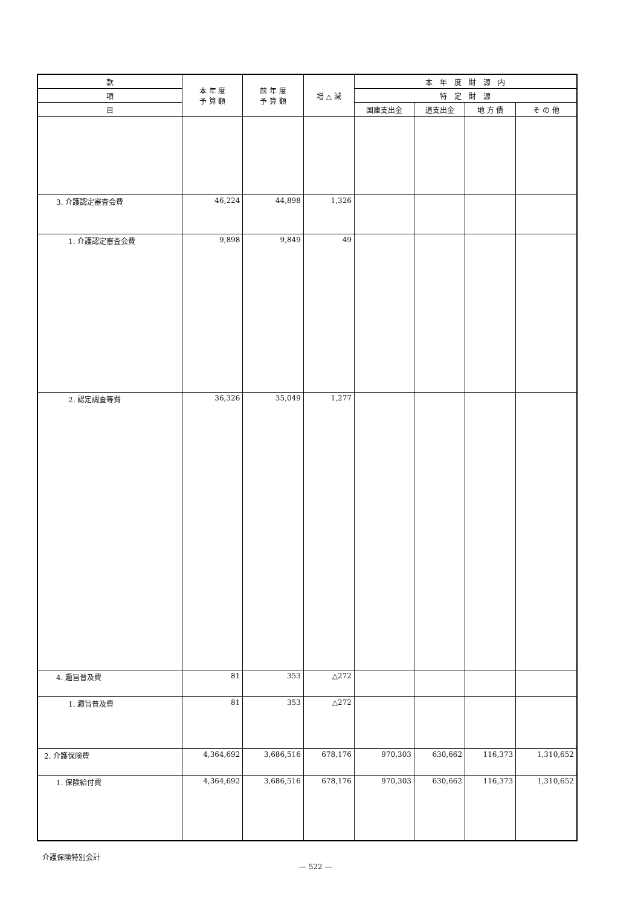| 款 | 本 年 度 予 算 額 | 前 年 度 予 算 額 | 増 △ 減 | 本 年 度 財 源 内 | | | |
| --- | --- | --- | --- | --- | --- | --- | --- |
| 項 | | | | 特 定 財 源 | | | |
| 目 | | | | 国庫支出金 | 道支出金 | 地 方 債 | そ の 他 |
| 3. 介護認定審査会費 | 46,224 | 44,898 | 1,326 | | | | |
| 1. 介護認定審査会費 | 9,898 | 9,849 | 49 | | | | |
| 2. 認定調査等費 | 36,326 | 35,049 | 1,277 | | | | |
| 4. 趣旨普及費 | 81 | 353 | △272 | | | | |
| 1. 趣旨普及費 | 81 | 353 | △272 | | | | |
| 2. 介護保険費 | 4,364,692 | 3,686,516 | 678,176 | 970,303 | 630,662 | 116,373 | 1,310,652 |
| 1. 保険給付費 | 4,364,692 | 3,686,516 | 678,176 | 970,303 | 630,662 | 116,373 | 1,310,652 |
介護保険特別会計
— 522 —